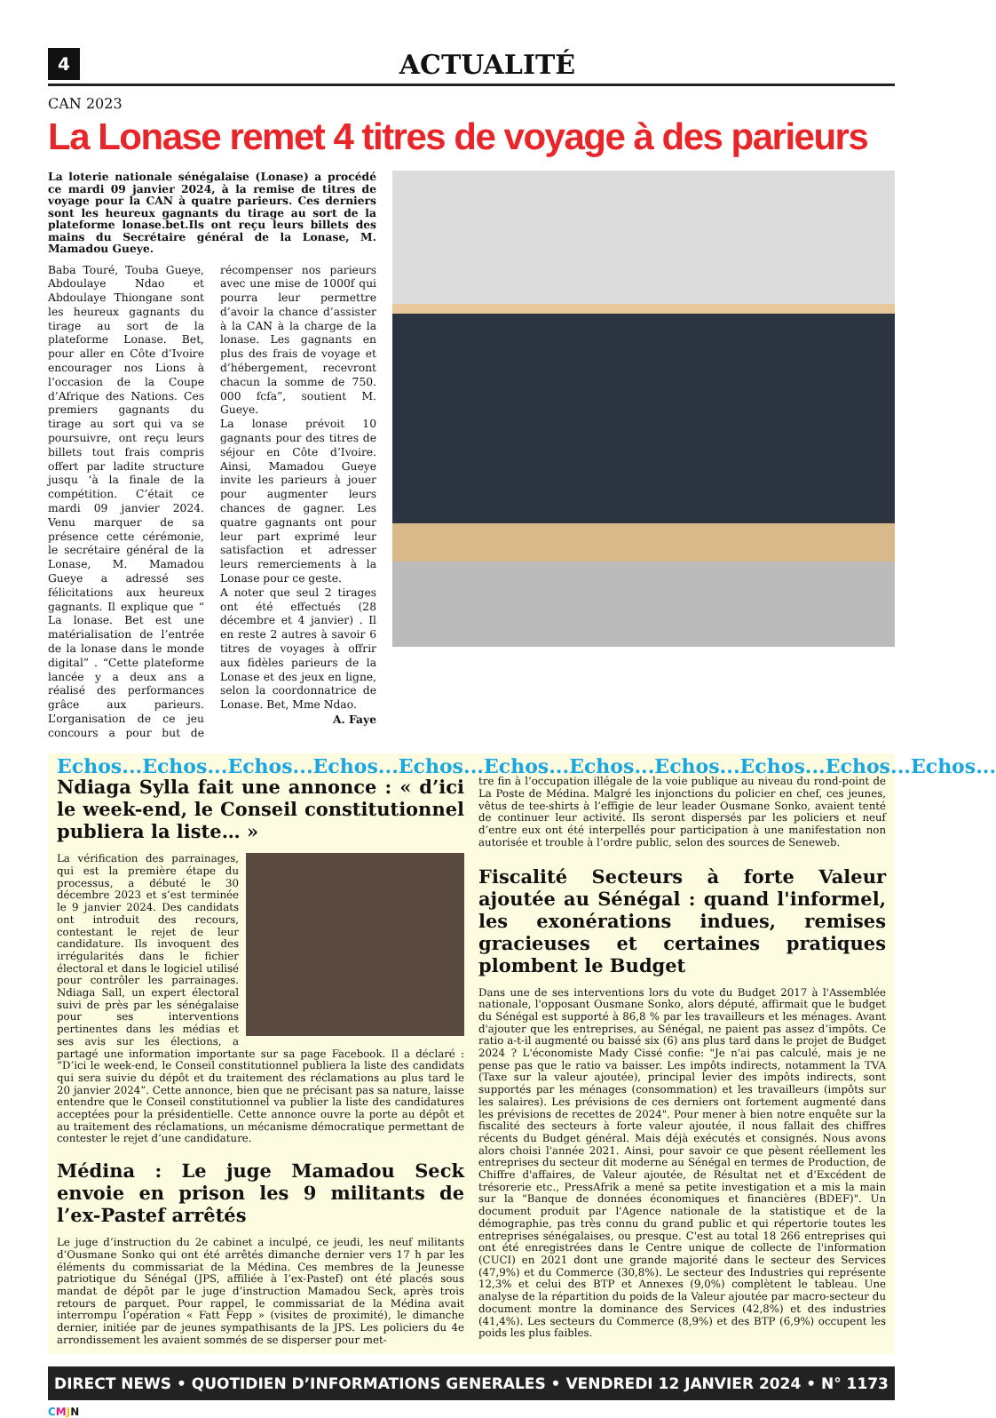4
ACTUALITÉ
CAN 2023
La Lonase remet 4 titres de voyage à des parieurs
La loterie nationale sénégalaise (Lonase) a procédé ce mardi 09 janvier 2024, à la remise de titres de voyage pour la CAN à quatre parieurs. Ces derniers sont les heureux gagnants du tirage au sort de la plateforme lonase.bet.Ils ont reçu leurs billets des mains du Secrétaire général de la Lonase, M. Mamadou Gueye.
Baba Touré, Touba Gueye, Abdoulaye Ndao et Abdoulaye Thiongane sont les heureux gagnants du tirage au sort de la plateforme Lonase. Bet, pour aller en Côte d’Ivoire encourager nos Lions à l’occasion de la Coupe d’Afrique des Nations. Ces premiers gagnants du tirage au sort qui va se poursuivre, ont reçu leurs billets tout frais compris offert par ladite structure jusqu ‘à la finale de la compétition. C’était ce mardi 09 janvier 2024. Venu marquer de sa présence cette cérémonie, le secrétaire général de la Lonase, M. Mamadou Gueye a adressé ses félicitations aux heureux gagnants. Il explique que “ La lonase. Bet est une matérialisation de l’entrée de la lonase dans le monde digital” . “Cette plateforme lancée y a deux ans a réalisé des performances grâce aux parieurs. L’organisation de ce jeu concours a pour but de récompenser nos parieurs avec une mise de 1000f qui pourra leur permettre d’avoir la chance d’assister à la CAN à la charge de la lonase. Les gagnants en plus des frais de voyage et d’hébergement, recevront chacun la somme de 750. 000 fcfa”, soutient M. Gueye.
La lonase prévoit 10 gagnants pour des titres de séjour en Côte d’Ivoire. Ainsi, Mamadou Gueye invite les parieurs à jouer pour augmenter leurs chances de gagner. Les quatre gagnants ont pour leur part exprimé leur satisfaction et adresser leurs remerciements à la Lonase pour ce geste.
A noter que seul 2 tirages ont été effectués (28 décembre et 4 janvier) . Il en reste 2 autres à savoir 6 titres de voyages à offrir aux fidèles parieurs de la Lonase et des jeux en ligne, selon la coordonnatrice de Lonase. Bet, Mme Ndao.
A. Faye
Echos...Echos...Echos...Echos...Echos...Echos...Echos...Echos...Echos...Echos...Echos...
Ndiaga Sylla fait une annonce : « d’ici le week-end, le Conseil constitutionnel publiera la liste… »
La vérification des parrainages, qui est la première étape du processus, a débuté le 30 décembre 2023 et s’est terminée le 9 janvier 2024. Des candidats ont introduit des recours, contestant le rejet de leur candidature. Ils invoquent des irrégularités dans le fichier électoral et dans le logiciel utilisé pour contrôler les parrainages. Ndiaga Sall, un expert électoral suivi de près par les sénégalaise pour ses interventions pertinentes dans les médias et ses avis sur les élections, a partagé une information importante sur sa page Facebook. Il a déclaré : “D’ici le week-end, le Conseil constitutionnel publiera la liste des candidats qui sera suivie du dépôt et du traitement des réclamations au plus tard le 20 janvier 2024”. Cette annonce, bien que ne précisant pas sa nature, laisse entendre que le Conseil constitutionnel va publier la liste des candidatures acceptées pour la présidentielle. Cette annonce ouvre la porte au dépôt et au traitement des réclamations, un mécanisme démocratique permettant de contester le rejet d’une candidature.
Médina : Le juge Mamadou Seck envoie en prison les 9 militants de l’ex-Pastef arrêtés
Le juge d’instruction du 2e cabinet a inculpé, ce jeudi, les neuf militants d’Ousmane Sonko qui ont été arrêtés dimanche dernier vers 17 h par les éléments du commissariat de la Médina. Ces membres de la Jeunesse patriotique du Sénégal (JPS, affiliée à l’ex-Pastef) ont été placés sous mandat de dépôt par le juge d’instruction Mamadou Seck, après trois retours de parquet. Pour rappel, le commissariat de la Médina avait interrompu l’opération « Fatt Fepp » (visites de proximité), le dimanche dernier, initiée par de jeunes sympathisants de la JPS. Les policiers du 4e arrondissement les avaient sommés de se disperser pour met-
tre fin à l’occupation illégale de la voie publique au niveau du rond-point de La Poste de Médina. Malgré les injonctions du policier en chef, ces jeunes, vêtus de tee-shirts à l’effigie de leur leader Ousmane Sonko, avaient tenté de continuer leur activité. Ils seront dispersés par les policiers et neuf d’entre eux ont été interpellés pour participation à une manifestation non autorisée et trouble à l’ordre public, selon des sources de Seneweb.
Fiscalité Secteurs à forte Valeur ajoutée au Sénégal : quand l'informel, les exonérations indues, remises gracieuses et certaines pratiques plombent le Budget
Dans une de ses interventions lors du vote du Budget 2017 à l'Assemblée nationale, l'opposant Ousmane Sonko, alors député, affirmait que le budget du Sénégal est supporté à 86,8 % par les travailleurs et les ménages. Avant d'ajouter que les entreprises, au Sénégal, ne paient pas assez d’impôts. Ce ratio a-t-il augmenté ou baissé six (6) ans plus tard dans le projet de Budget 2024 ? L'économiste Mady Cissé confie: "Je n'ai pas calculé, mais je ne pense pas que le ratio va baisser. Les impôts indirects, notamment la TVA (Taxe sur la valeur ajoutée), principal levier des impôts indirects, sont supportés par les ménages (consommation) et les travailleurs (impôts sur les salaires). Les prévisions de ces derniers ont fortement augmenté dans les prévisions de recettes de 2024". Pour mener à bien notre enquête sur la fiscalité des secteurs à forte valeur ajoutée, il nous fallait des chiffres récents du Budget général. Mais déjà exécutés et consignés. Nous avons alors choisi l'année 2021. Ainsi, pour savoir ce que pèsent réellement les entreprises du secteur dit moderne au Sénégal en termes de Production, de Chiffre d'affaires, de Valeur ajoutée, de Résultat net et d'Excédent de trésorerie etc., PressAfrik a mené sa petite investigation et a mis la main sur la "Banque de données économiques et financières (BDEF)". Un document produit par l'Agence nationale de la statistique et de la démographie, pas très connu du grand public et qui répertorie toutes les entreprises sénégalaises, ou presque. C'est au total 18 266 entreprises qui ont été enregistrées dans le Centre unique de collecte de l'information (CUCI) en 2021 dont une grande majorité dans le secteur des Services (47,9%) et du Commerce (30,8%). Le secteur des Industries qui représente 12,3% et celui des BTP et Annexes (9,0%) complètent le tableau. Une analyse de la répartition du poids de la Valeur ajoutée par macro-secteur du document montre la dominance des Services (42,8%) et des industries (41,4%). Les secteurs du Commerce (8,9%) et des BTP (6,9%) occupent les poids les plus faibles.
DIRECT NEWS • QUOTIDIEN D’INFORMATIONS GENERALES • VENDREDI 12 JANVIER 2024 • N° 1173
CMJN